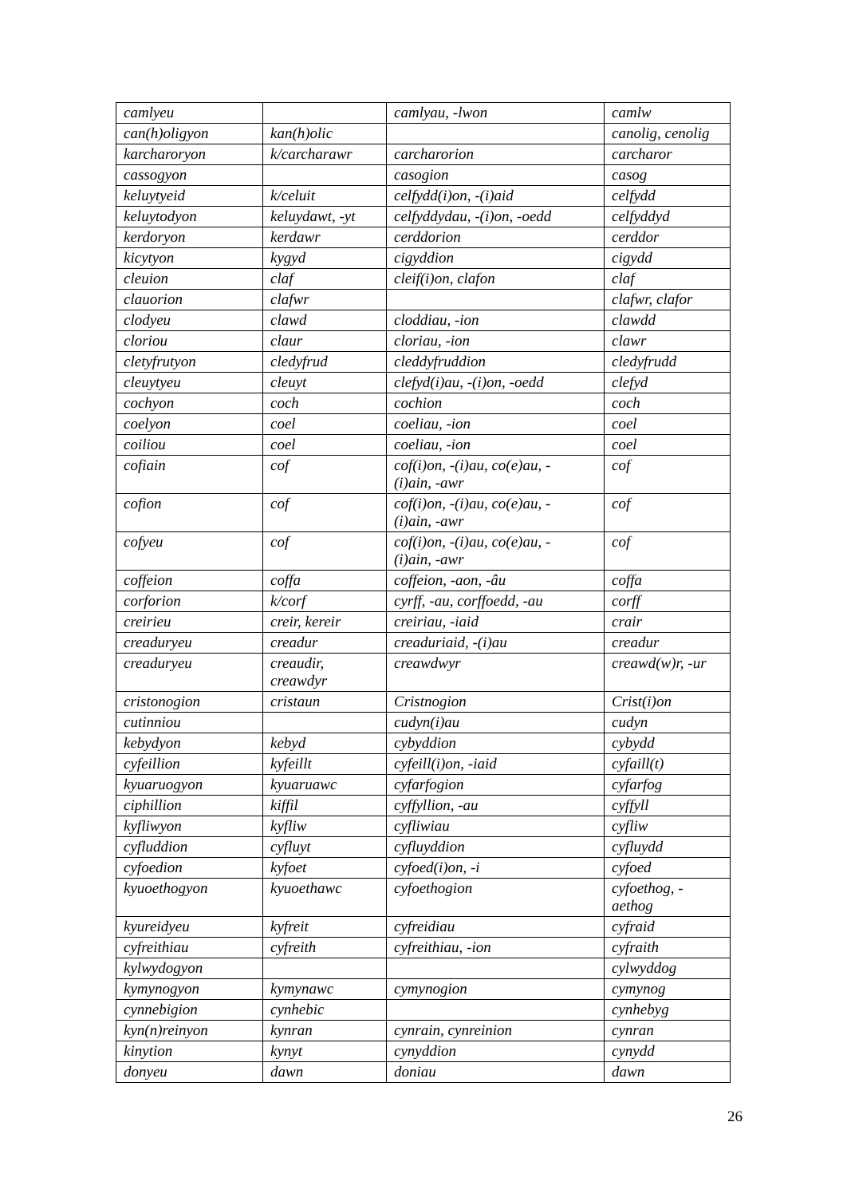| camlyeu | | camlyau, -lwon | camlw |
| can(h)oligyon | kan(h)olic | | canolig, cenolig |
| karcharoryon | k/carcharawr | carcharorion | carcharor |
| cassogyon | | casogion | casog |
| keluytyeid | k/celuit | celfydd(i)on, -(i)aid | celfydd |
| keluytodyon | keluydawt, -yt | celfyddydau, -(i)on, -oedd | celfyddyd |
| kerdoryon | kerdawr | cerddorion | cerddor |
| kicytyon | kygyd | cigyddion | cigydd |
| cleuion | claf | cleif(i)on, clafon | claf |
| clauorion | clafwr | | clafwr, clafor |
| clodyeu | clawd | cloddiau, -ion | clawdd |
| cloriou | claur | cloriau, -ion | clawr |
| cletyfrutyon | cledyfrud | cleddyfruddion | cledyfrudd |
| cleuytyeu | cleuyt | clefyd(i)au, -(i)on, -oedd | clefyd |
| cochyon | coch | cochion | coch |
| coelyon | coel | coeliau, -ion | coel |
| coiliou | coel | coeliau, -ion | coel |
| cofiain | cof | cof(i)on, -(i)au, co(e)au, - (i)ain, -awr | cof |
| cofion | cof | cof(i)on, -(i)au, co(e)au, - (i)ain, -awr | cof |
| cofyeu | cof | cof(i)on, -(i)au, co(e)au, - (i)ain, -awr | cof |
| coffeion | coffa | coffeion, -aon, -âu | coffa |
| corforion | k/corf | cyrff, -au, corffoedd, -au | corff |
| creirieu | creir, kereir | creiriau, -iaid | crair |
| creaduryeu | creadur | creaduriaid, -(i)au | creadur |
| creaduryeu | creaudir, creawdyr | creawdwyr | creawd(w)r, -ur |
| cristonogion | cristaun | Cristnogion | Crist(i)on |
| cutinniou | | cudyn(i)au | cudyn |
| kebydyon | kebyd | cybyddion | cybydd |
| cyfeillion | kyfeillt | cyfeill(i)on, -iaid | cyfaill(t) |
| kyuaruogyon | kyuaruawc | cyfarfogion | cyfarfog |
| ciphillion | kiffil | cyffyllion, -au | cyffyll |
| kyfliwyon | kyfliw | cyfliwiau | cyfliw |
| cyfluddion | cyfluyt | cyfluyddion | cyfluydd |
| cyfoedion | kyfoet | cyfoed(i)on, -i | cyfoed |
| kyuoethogyon | kyuoethawc | cyfoethogion | cyfoethog, - aethog |
| kyureidyeu | kyfreit | cyfreidiau | cyfraid |
| cyfreithiau | cyfreith | cyfreithiau, -ion | cyfraith |
| kylwydogyon | | | cylwyddog |
| kymynogyon | kymynawc | cymynogion | cymynog |
| cynnebigion | cynhebic | | cynhebyg |
| kyn(n)reinyon | kynran | cynrain, cynreinion | cynran |
| kinytion | kynyt | cynyddion | cynydd |
| donyeu | dawn | doniau | dawn |
26